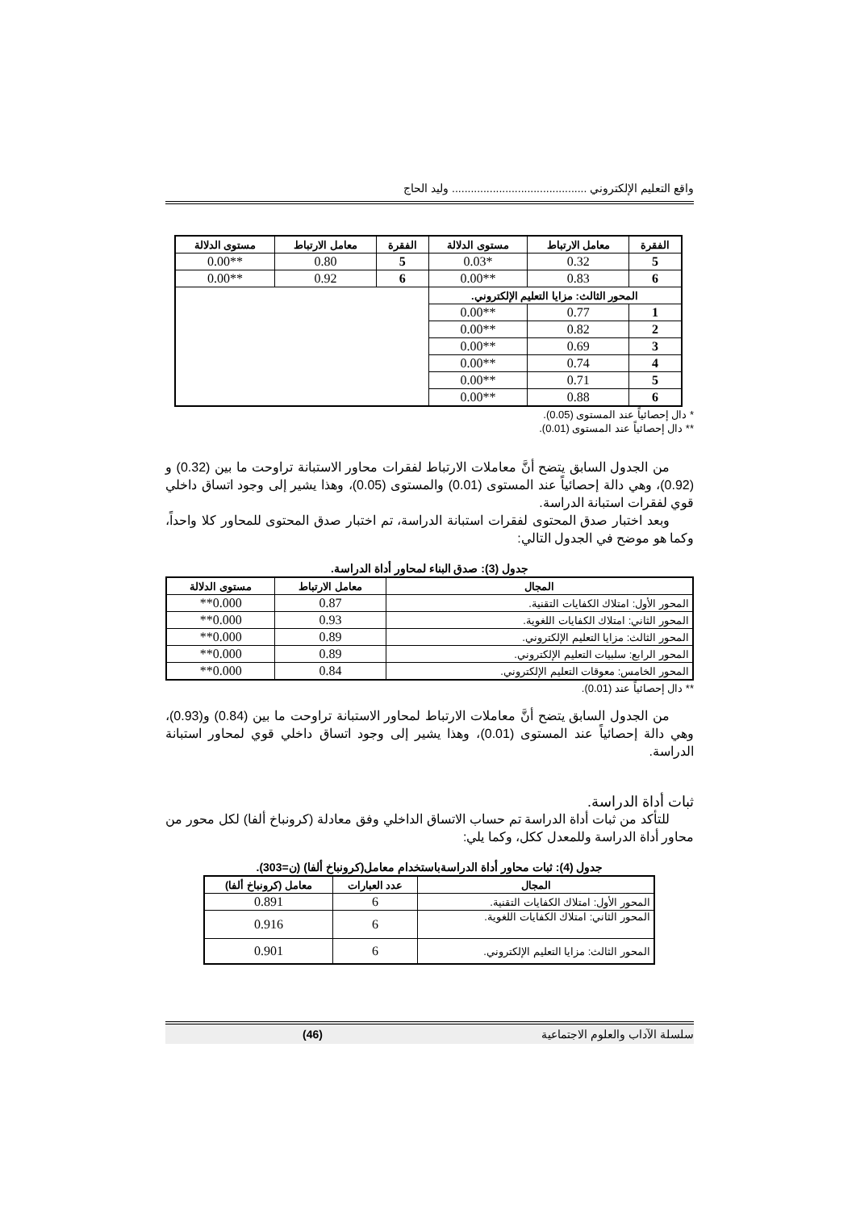واقع التعليم الإلكتروني ........................................... وليد الحاج
| الفقرة | معامل الارتباط | مستوى الدلالة | الفقرة | معامل الارتباط | مستوى الدلالة |
| --- | --- | --- | --- | --- | --- |
| 5 | 0.32 | *0.03 | 5 | 0.80 | **0.00 |
| 6 | 0.83 | **0.00 | 6 | 0.92 | **0.00 |
| المحور الثالث: مزايا التعليم الإلكتروني. | | | | | |
| 1 | 0.77 | **0.00 | | | |
| 2 | 0.82 | **0.00 | | | |
| 3 | 0.69 | **0.00 | | | |
| 4 | 0.74 | **0.00 | | | |
| 5 | 0.71 | **0.00 | | | |
| 6 | 0.88 | **0.00 | | | |
* دال إحصائياً عند المستوى (0.05).
** دال إحصائياً عند المستوى (0.01).
من الجدول السابق يتضح أنَّ معاملات الارتباط لفقرات محاور الاستبانة تراوحت ما بين (0.32) و (0.92)، وهي دالة إحصائياً عند المستوى (0.01) والمستوى (0.05)، وهذا يشير إلى وجود اتساق داخلي قوي لفقرات استبانة الدراسة.
وبعد اختبار صدق المحتوى لفقرات استبانة الدراسة، تم اختبار صدق المحتوى للمحاور كلا واحداً، وكما هو موضح في الجدول التالي:
جدول (3): صدق البناء لمحاور أداة الدراسة.
| المجال | معامل الارتباط | مستوى الدلالة |
| --- | --- | --- |
| المحور الأول: امتلاك الكفايات التقنية. | 0.87 | 0.000** |
| المحور الثاني: امتلاك الكفايات اللغوية. | 0.93 | 0.000** |
| المحور الثالث: مزايا التعليم الإلكتروني. | 0.89 | 0.000** |
| المحور الرابع: سلبيات التعليم الإلكتروني. | 0.89 | 0.000** |
| المحور الخامس: معوقات التعليم الإلكتروني. | 0.84 | 0.000** |
** دال إحصائياً عند (0.01).
من الجدول السابق يتضح أنَّ معاملات الارتباط لمحاور الاستبانة تراوحت ما بين (0.84) و(0.93)، وهي دالة إحصائياً عند المستوى (0.01)، وهذا يشير إلى وجود اتساق داخلي قوي لمحاور استبانة الدراسة.
ثبات أداة الدراسة.
للتأكد من ثبات أداة الدراسة تم حساب الاتساق الداخلي وفق معادلة (كرونباخ ألفا) لكل محور من محاور أداة الدراسة وللمعدل ككل، وكما يلي:
جدول (4): ثبات محاور أداة الدراسةباستخدام معامل(كرونباخ ألفا) (ن=303).
| المجال | عدد العبارات | معامل (كرونباخ ألفا) |
| --- | --- | --- |
| المحور الأول: امتلاك الكفايات التقنية. | 6 | 0.891 |
| المحور الثاني: امتلاك الكفايات اللغوية. | 6 | 0.916 |
| المحور الثالث: مزايا التعليم الإلكتروني. | 6 | 0.901 |
سلسلة الآداب والعلوم الاجتماعية (46)